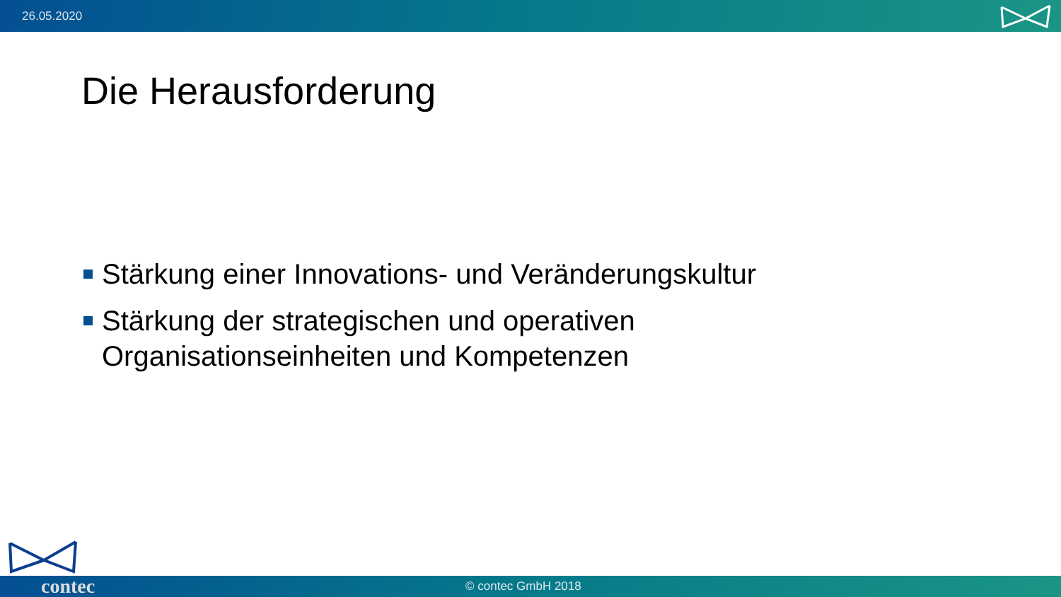26.05.2020
Die Herausforderung
Stärkung einer Innovations- und Veränderungskultur
Stärkung der strategischen und operativen Organisationseinheiten und Kompetenzen
contec © contec GmbH 2018